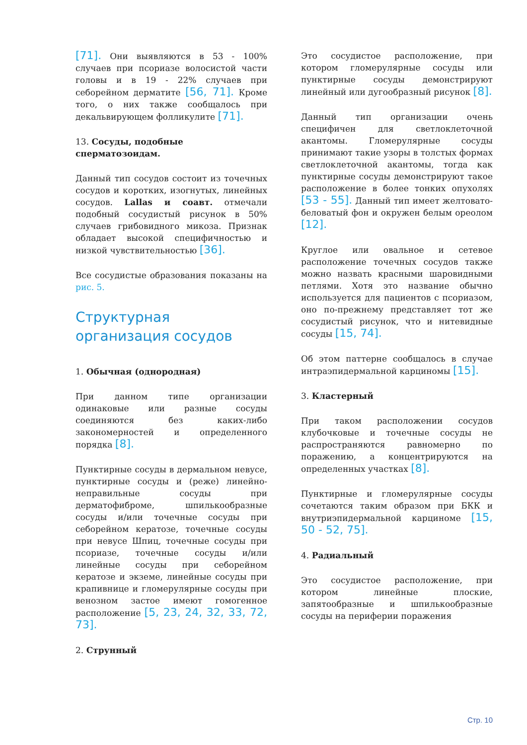[71]. Они выявляются в 53 - 100% случаев при псориазе волосистой части головы и в 19 - 22% случаев при себорейном дерматите [56, 71]. Кроме того, о них также сообщалось при декальвирующем фолликулите [71].
13. Сосуды, подобные сперматозоидам.
Данный тип сосудов состоит из точечных сосудов и коротких, изогнутых, линейных сосудов. Lallas и соавт. отмечали подобный сосудистый рисунок в 50% случаев грибовидного микоза. Признак обладает высокой специфичностью и низкой чувствительностью [36].
Все сосудистые образования показаны на рис. 5.
Структурная организация сосудов
1. Обычная (однородная)
При данном типе организации одинаковые или разные сосуды соединяются без каких-либо закономерностей и определенного порядка [8].
Пунктирные сосуды в дермальном невусе, пунктирные сосуды и (реже) линейно-неправильные сосуды при дерматофиброме, шпилькообразные сосуды и/или точечные сосуды при себорейном кератозе, точечные сосуды при невусе Шпиц, точечные сосуды при псориазе, точечные сосуды и/или линейные сосуды при себорейном кератозе и экземе, линейные сосуды при крапивнице и гломерулярные сосуды при венозном застое имеют гомогенное расположение [5, 23, 24, 32, 33, 72, 73].
2. Струнный
Это сосудистое расположение, при котором гломерулярные сосуды или пунктирные сосуды демонстрируют линейный или дугообразный рисунок [8].
Данный тип организации очень специфичен для светлоклеточной акантомы. Гломерулярные сосуды принимают такие узоры в толстых формах светлоклеточной акантомы, тогда как пунктирные сосуды демонстрируют такое расположение в более тонких опухолях [53 - 55]. Данный тип имеет желтовато-беловатый фон и окружен белым ореолом [12].
Круглое или овальное и сетевое расположение точечных сосудов также можно назвать красными шаровидными петлями. Хотя это название обычно используется для пациентов с псориазом, оно по-прежнему представляет тот же сосудистый рисунок, что и нитевидные сосуды [15, 74].
Об этом паттерне сообщалось в случае интраэпидермальной карциномы [15].
3. Кластерный
При таком расположении сосудов клубочковые и точечные сосуды не распространяются равномерно по поражению, а концентрируются на определенных участках [8].
Пунктирные и гломерулярные сосуды сочетаются таким образом при БКК и внутриэпидермальной карциноме [15, 50 - 52, 75].
4. Радиальный
Это сосудистое расположение, при котором линейные плоские, запятообразные и шпилькообразные сосуды на периферии поражения
Стр. 10